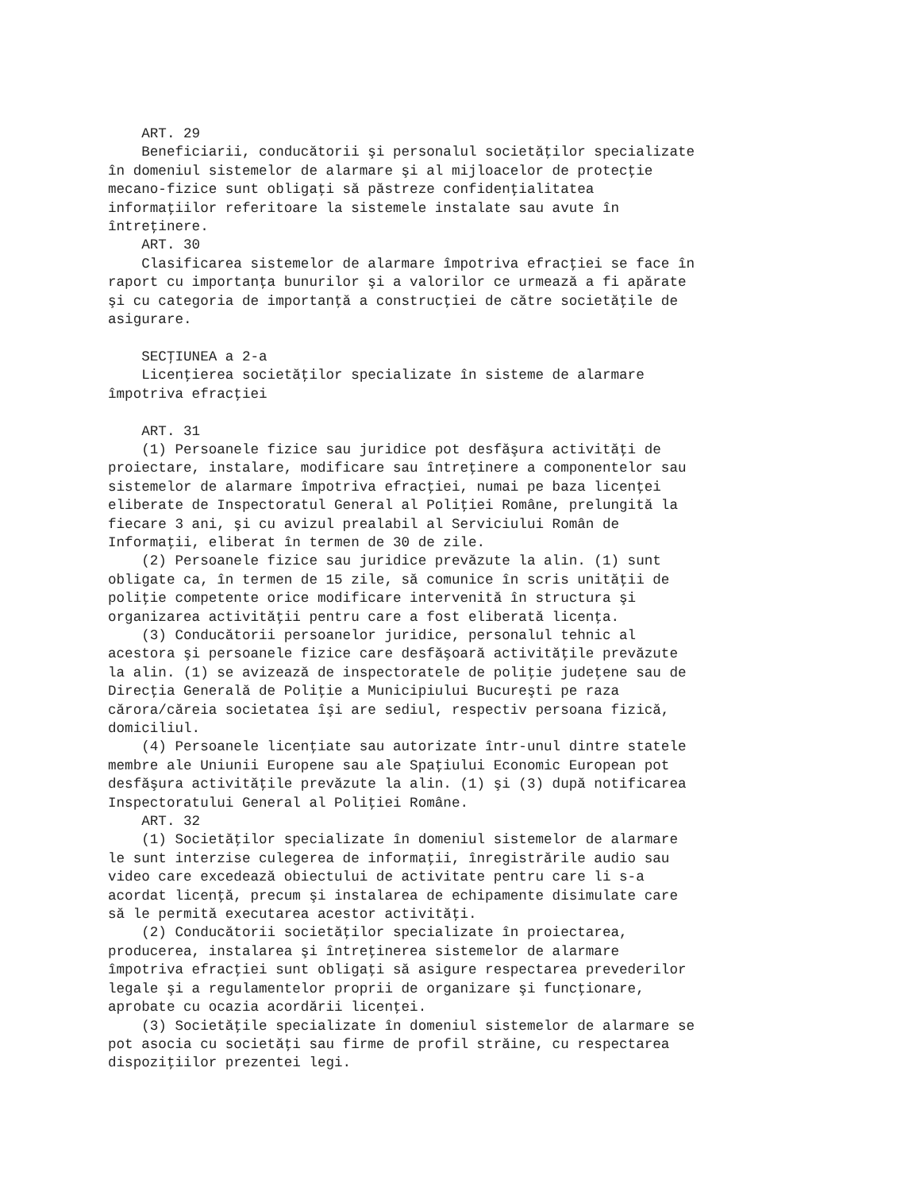ART. 29
    Beneficiarii, conducătorii şi personalul societăţilor specializate
în domeniul sistemelor de alarmare şi al mijloacelor de protecţie
mecano-fizice sunt obligaţi să păstreze confidenţialitatea
informaţiilor referitoare la sistemele instalate sau avute în
întreţinere.
    ART. 30
    Clasificarea sistemelor de alarmare împotriva efracţiei se face în
raport cu importanţa bunurilor şi a valorilor ce urmează a fi apărate
şi cu categoria de importanţă a construcţiei de către societăţile de
asigurare.

    SECŢIUNEA a 2-a
    Licenţierea societăţilor specializate în sisteme de alarmare
împotriva efracţiei

    ART. 31
    (1) Persoanele fizice sau juridice pot desfăşura activităţi de
proiectare, instalare, modificare sau întreţinere a componentelor sau
sistemelor de alarmare împotriva efracţiei, numai pe baza licenţei
eliberate de Inspectoratul General al Poliţiei Române, prelungită la
fiecare 3 ani, şi cu avizul prealabil al Serviciului Român de
Informaţii, eliberat în termen de 30 de zile.
    (2) Persoanele fizice sau juridice prevăzute la alin. (1) sunt
obligate ca, în termen de 15 zile, să comunice în scris unităţii de
poliţie competente orice modificare intervenită în structura şi
organizarea activităţii pentru care a fost eliberată licenţa.
    (3) Conducătorii persoanelor juridice, personalul tehnic al
acestora şi persoanele fizice care desfăşoară activităţile prevăzute
la alin. (1) se avizează de inspectoratele de poliţie judeţene sau de
Direcţia Generală de Poliţie a Municipiului Bucureşti pe raza
cărora/căreia societatea îşi are sediul, respectiv persoana fizică,
domiciliul.
    (4) Persoanele licenţiate sau autorizate într-unul dintre statele
membre ale Uniunii Europene sau ale Spaţiului Economic European pot
desfăşura activităţile prevăzute la alin. (1) şi (3) după notificarea
Inspectoratului General al Poliţiei Române.
    ART. 32
    (1) Societăţilor specializate în domeniul sistemelor de alarmare
le sunt interzise culegerea de informaţii, înregistrările audio sau
video care excedează obiectului de activitate pentru care li s-a
acordat licenţă, precum şi instalarea de echipamente disimulate care
să le permită executarea acestor activităţi.
    (2) Conducătorii societăţilor specializate în proiectarea,
producerea, instalarea şi întreţinerea sistemelor de alarmare
împotriva efracţiei sunt obligaţi să asigure respectarea prevederilor
legale şi a regulamentelor proprii de organizare şi funcţionare,
aprobate cu ocazia acordării licenţei.
    (3) Societăţile specializate în domeniul sistemelor de alarmare se
pot asocia cu societăţi sau firme de profil străine, cu respectarea
dispoziţiilor prezentei legi.